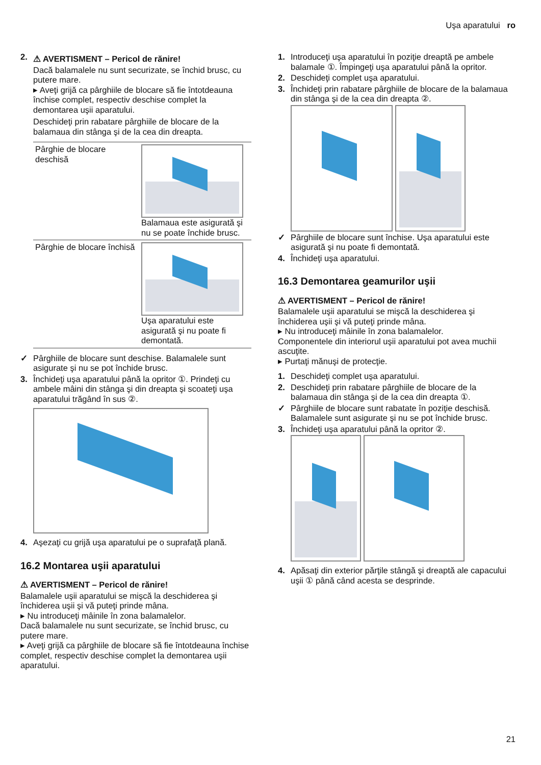Uşa aparatului ro
2.
⚠ AVERTISMENT – Pericol de rănire!
Dacă balamalele nu sunt securizate, se închid brusc, cu putere mare.
▸ Aveţi grijă ca pârghiile de blocare să fie întotdeauna închise complet, respectiv deschise complet la demontarea uşii aparatului.
Deschideţi prin rabatare pârghiile de blocare de la balamaua din stânga şi de la cea din dreapta.
| Pârghie de blocare deschisă | Balamaua este asigurată şi nu se poate închide brusc. |
| Pârghie de blocare închisă | Uşa aparatului este asigurată şi nu poate fi demontată. |
✓ Pârghiile de blocare sunt deschise. Balamalele sunt asigurate şi nu se pot închide brusc.
3. Închideţi uşa aparatului până la opritor ①. Prindeţi cu ambele mâini din stânga şi din dreapta şi scoateţi uşa aparatului trăgând în sus ②.
4. Aşezaţi cu grijă uşa aparatului pe o suprafaţă plană.
16.2 Montarea uşii aparatului
⚠ AVERTISMENT – Pericol de rănire!
Balamalele uşii aparatului se mişcă la deschiderea şi închiderea uşii şi vă puteţi prinde mâna.
▸ Nu introduceţi mâinile în zona balamalelor.
Dacă balamalele nu sunt securizate, se închid brusc, cu putere mare.
▸ Aveţi grijă ca pârghiile de blocare să fie întotdeauna închise complet, respectiv deschise complet la demontarea uşii aparatului.
1. Introduceţi uşa aparatului în poziţie dreaptă pe ambele balamale ①. Împingeţi uşa aparatului până la opritor.
2. Deschideţi complet uşa aparatului.
3. Închideţi prin rabatare pârghiile de blocare de la balamaua din stânga şi de la cea din dreapta ②.
✓ Pârghiile de blocare sunt închise. Uşa aparatului este asigurată şi nu poate fi demontată.
4. Închideţi uşa aparatului.
16.3 Demontarea geamurilor uşii
⚠ AVERTISMENT – Pericol de rănire!
Balamalele uşii aparatului se mişcă la deschiderea şi închiderea uşii şi vă puteţi prinde mâna.
▸ Nu introduceţi mâinile în zona balamalelor.
Componentele din interiorul uşii aparatului pot avea muchii ascuţite.
▸ Purtaţi mănuşi de protecţie.
1. Deschideţi complet uşa aparatului.
2. Deschideţi prin rabatare pârghiile de blocare de la balamaua din stânga şi de la cea din dreapta ①.
✓ Pârghiile de blocare sunt rabatate în poziţie deschisă. Balamalele sunt asigurate şi nu se pot închide brusc.
3. Închideţi uşa aparatului până la opritor ②.
4. Apăsaţi din exterior părţile stângă şi dreaptă ale capacului uşii ① până când acesta se desprinde.
21